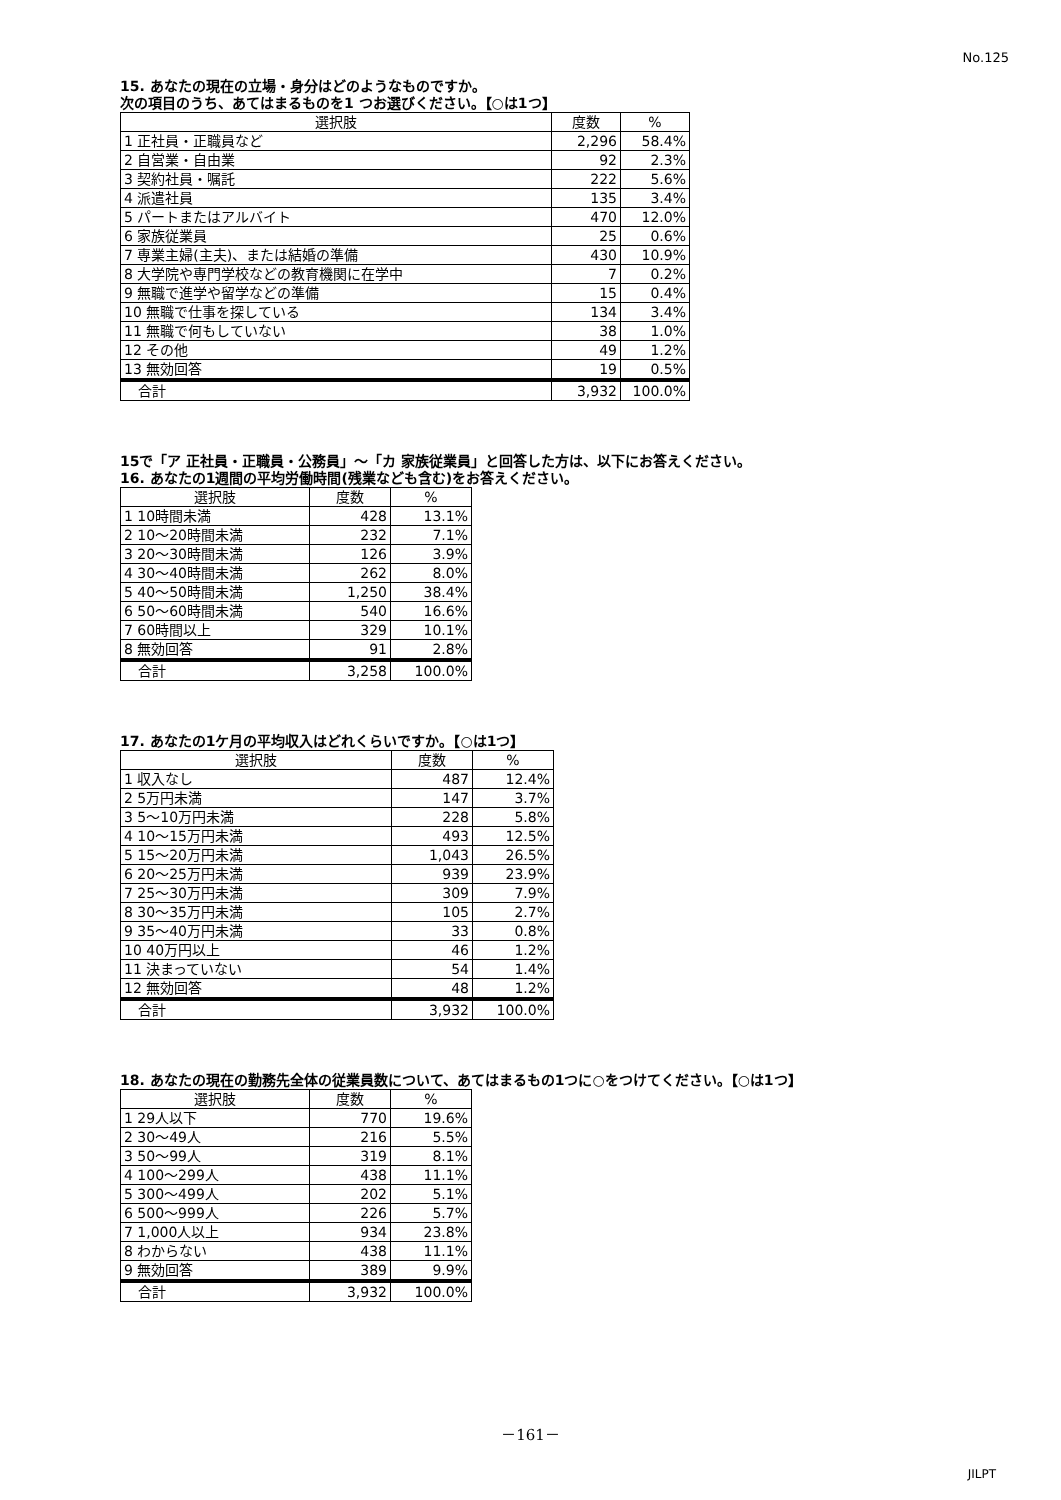No.125
15. あなたの現在の立場・身分はどのようなものですか。
次の項目のうち、あてはまるものを1 つお選びください。【○は1つ】
| 選択肢 | 度数 | % |
| --- | --- | --- |
| 1 正社員・正職員など | 2,296 | 58.4% |
| 2 自営業・自由業 | 92 | 2.3% |
| 3 契約社員・嘱託 | 222 | 5.6% |
| 4 派遣社員 | 135 | 3.4% |
| 5 パートまたはアルバイト | 470 | 12.0% |
| 6 家族従業員 | 25 | 0.6% |
| 7 専業主婦(主夫)、または結婚の準備 | 430 | 10.9% |
| 8 大学院や専門学校などの教育機関に在学中 | 7 | 0.2% |
| 9 無職で進学や留学などの準備 | 15 | 0.4% |
| 10 無職で仕事を探している | 134 | 3.4% |
| 11 無職で何もしていない | 38 | 1.0% |
| 12 その他 | 49 | 1.2% |
| 13 無効回答 | 19 | 0.5% |
| 合計 | 3,932 | 100.0% |
15で「ア 正社員・正職員・公務員」～「カ 家族従業員」と回答した方は、以下にお答えください。
16. あなたの1週間の平均労働時間(残業なども含む)をお答えください。
| 選択肢 | 度数 | % |
| --- | --- | --- |
| 1 10時間未満 | 428 | 13.1% |
| 2 10～20時間未満 | 232 | 7.1% |
| 3 20～30時間未満 | 126 | 3.9% |
| 4 30～40時間未満 | 262 | 8.0% |
| 5 40～50時間未満 | 1,250 | 38.4% |
| 6 50～60時間未満 | 540 | 16.6% |
| 7 60時間以上 | 329 | 10.1% |
| 8 無効回答 | 91 | 2.8% |
| 合計 | 3,258 | 100.0% |
17. あなたの1ケ月の平均収入はどれくらいですか。【○は1つ】
| 選択肢 | 度数 | % |
| --- | --- | --- |
| 1 収入なし | 487 | 12.4% |
| 2 5万円未満 | 147 | 3.7% |
| 3 5～10万円未満 | 228 | 5.8% |
| 4 10～15万円未満 | 493 | 12.5% |
| 5 15～20万円未満 | 1,043 | 26.5% |
| 6 20～25万円未満 | 939 | 23.9% |
| 7 25～30万円未満 | 309 | 7.9% |
| 8 30～35万円未満 | 105 | 2.7% |
| 9 35～40万円未満 | 33 | 0.8% |
| 10 40万円以上 | 46 | 1.2% |
| 11 決まっていない | 54 | 1.4% |
| 12 無効回答 | 48 | 1.2% |
| 合計 | 3,932 | 100.0% |
18. あなたの現在の勤務先全体の従業員数について、あてはまるもの1つに○をつけてください。【○は1つ】
| 選択肢 | 度数 | % |
| --- | --- | --- |
| 1 29人以下 | 770 | 19.6% |
| 2 30～49人 | 216 | 5.5% |
| 3 50～99人 | 319 | 8.1% |
| 4 100～299人 | 438 | 11.1% |
| 5 300～499人 | 202 | 5.1% |
| 6 500～999人 | 226 | 5.7% |
| 7 1,000人以上 | 934 | 23.8% |
| 8 わからない | 438 | 11.1% |
| 9 無効回答 | 389 | 9.9% |
| 合計 | 3,932 | 100.0% |
－161－
JILPT